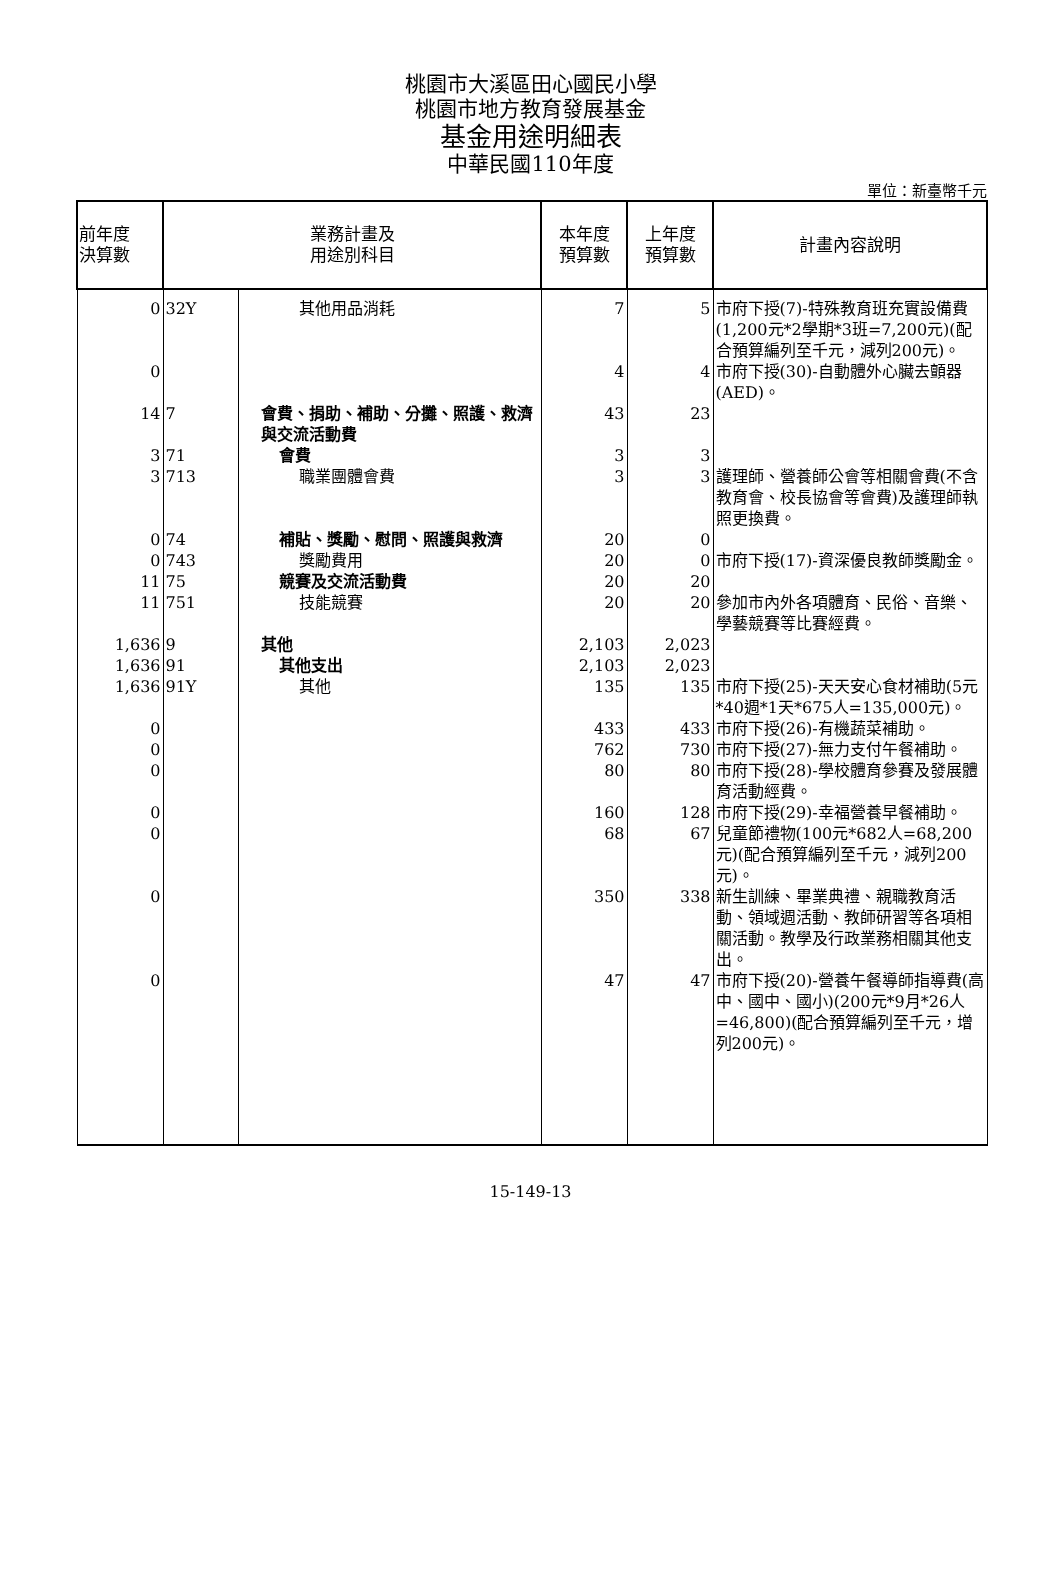桃園市大溪區田心國民小學
桃園市地方教育發展基金
基金用途明細表
中華民國110年度
單位：新臺幣千元
| 前年度 決算數 | 業務計畫及 用途別科目 | | 本年度 預算數 | 上年度 預算數 | 計畫內容說明 |
| --- | --- | --- | --- | --- | --- |
| 0 | 32Y | 其他用品消耗 | 7 | 5 | 市府下授(7)-特殊教育班充實設備費(1,200元*2學期*3班=7,200元)(配合預算編列至千元，減列200元)。 |
| 0 | | | 4 | 4 | 市府下授(30)-自動體外心臟去顫器(AED)。 |
| 14 | 7 | 會費、捐助、補助、分攤、照護、救濟與交流活動費 | 43 | 23 | |
| 3 | 71 | 會費 | 3 | 3 | |
| 3 | 713 | 職業團體會費 | 3 | 3 | 護理師、營養師公會等相關會費(不含教育會、校長協會等會費)及護理師執照更換費。 |
| 0 | 74 | 補貼、獎勵、慰問、照護與救濟 | 20 | 0 | |
| 0 | 743 | 獎勵費用 | 20 | 0 | 市府下授(17)-資深優良教師獎勵金。 |
| 11 | 75 | 競賽及交流活動費 | 20 | 20 | |
| 11 | 751 | 技能競賽 | 20 | 20 | 參加市內外各項體育、民俗、音樂、學藝競賽等比賽經費。 |
| 1,636 | 9 | 其他 | 2,103 | 2,023 | |
| 1,636 | 91 | 其他支出 | 2,103 | 2,023 | |
| 1,636 | 91Y | 其他 | 135 | 135 | 市府下授(25)-天天安心食材補助(5元*40週*1天*675人=135,000元)。 |
| 0 | | | 433 | 433 | 市府下授(26)-有機蔬菜補助。 |
| 0 | | | 762 | 730 | 市府下授(27)-無力支付午餐補助。 |
| 0 | | | 80 | 80 | 市府下授(28)-學校體育參賽及發展體育活動經費。 |
| 0 | | | 160 | 128 | 市府下授(29)-幸福營養早餐補助。 |
| 0 | | | 68 | 67 | 兒童節禮物(100元*682人=68,200元)(配合預算編列至千元，減列200元)。 |
| 0 | | | 350 | 338 | 新生訓練、畢業典禮、親職教育活動、領域週活動、教師研習等各項相關活動。教學及行政業務相關其他支出。 |
| 0 | | | 47 | 47 | 市府下授(20)-營養午餐導師指導費(高中、國中、國小)(200元*9月*26人=46,800)(配合預算編列至千元，增列200元)。 |
15-149-13